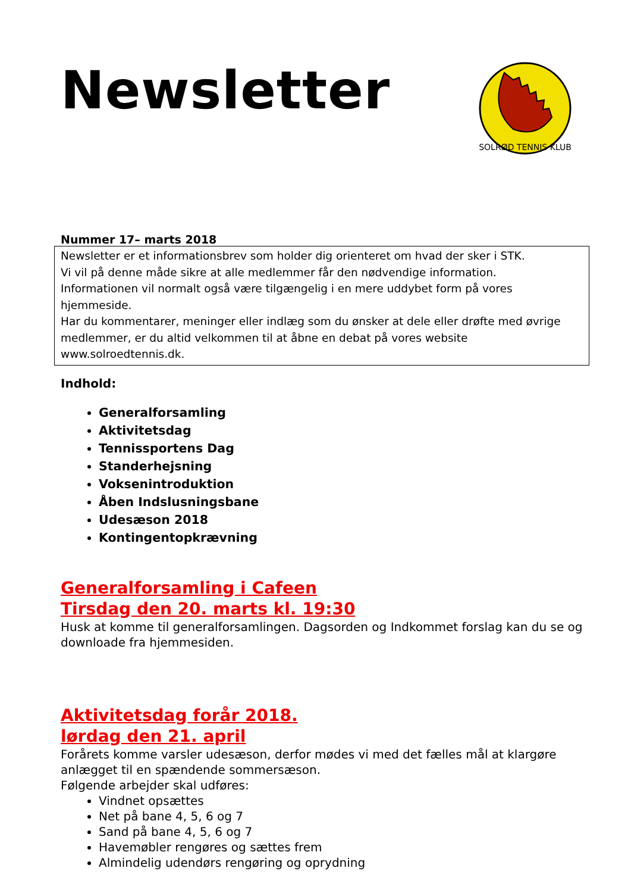SOLRØD TENNIS KLUB
Newsletter
Nummer 17– marts 2018
Newsletter er et informationsbrev som holder dig orienteret om hvad der sker i STK.
Vi vil på denne måde sikre at alle medlemmer får den nødvendige information.
Informationen vil normalt også være tilgængelig i en mere uddybet form på vores hjemmeside.
Har du kommentarer, meninger eller indlæg som du ønsker at dele eller drøfte med øvrige medlemmer, er du altid velkommen til at åbne en debat på vores website www.solroedtennis.dk.
Indhold:
Generalforsamling
Aktivitetsdag
Tennissportens Dag
Standerhejsning
Voksenintroduktion
Åben Indslusningsbane
Udesæson 2018
Kontingentopkrævning
Generalforsamling i Cafeen
Tirsdag den 20. marts kl. 19:30
Husk at komme til generalforsamlingen. Dagsorden og Indkommet forslag kan du se og downloade fra hjemmesiden.
Aktivitetsdag forår 2018.
lørdag den 21. april
Forårets komme varsler udesæson, derfor mødes vi med det fælles mål at klargøre anlægget til en spændende sommersæson.
Følgende arbejder skal udføres:
Vindnet opsættes
Net på bane 4, 5, 6 og 7
Sand på bane 4, 5, 6 og 7
Havemøbler rengøres og sættes frem
Almindelig udendørs rengøring og oprydning